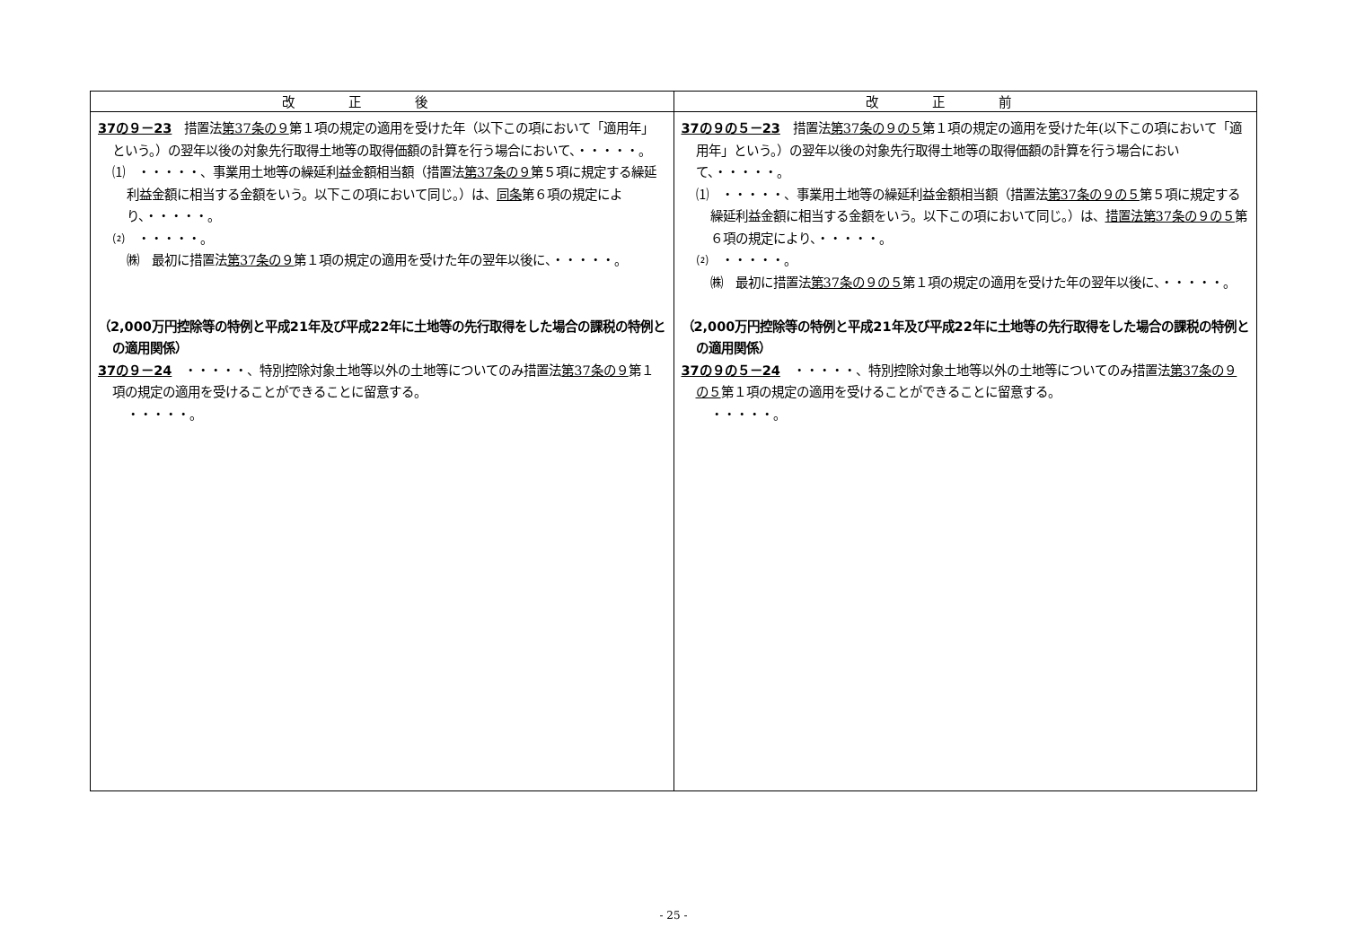| 改正後 | 改正前 |
| --- | --- |
| 37の９－23 措置法 第37条の９ 第１項の規定の適用を受けた年（以下この項において「適用年」という。）の翌年以後の対象先行取得土地等の取得価額の計算を行う場合において、・・・・・。 ⑴ ・・・・・、事業用土地等の繰延利益金額相当額（措置法 第37条の９ 第５項に規定する繰延利益金額に相当する金額をいう。以下この項において同じ。）は、 同条 第６項の規定により、・・・・・。 ⑵ ・・・・・。 ㈱ 最初に措置法 第37条の９ 第１項の規定の適用を受けた年の翌年以後に、・・・・・。 （2,000万円控除等の特例と平成21年及び平成22年に土地等の先行取得をした場合の課税の特例との適用関係） 37の９－24 ・・・・・、特別控除対象土地等以外の土地等についてのみ措置法 第37条の９ 第１項の規定の適用を受けることができることに留意する。 ・・・・・。 | 37の９の５－23 措置法 第37条の９の５ 第１項の規定の適用を受けた年(以下この項において「適用年」という。）の翌年以後の対象先行取得土地等の取得価額の計算を行う場合において、・・・・・。 ⑴ ・・・・・、事業用土地等の繰延利益金額相当額（措置法 第37条の９の５ 第５項に規定する繰延利益金額に相当する金額をいう。以下この項において同じ。）は、 措置法第37条の９の５ 第６項の規定により、・・・・・。 ⑵ ・・・・・。 ㈱ 最初に措置法 第37条の９の５ 第１項の規定の適用を受けた年の翌年以後に、・・・・・。 （2,000万円控除等の特例と平成21年及び平成22年に土地等の先行取得をした場合の課税の特例との適用関係） 37の９の５－24 ・・・・・、特別控除対象土地等以外の土地等についてのみ措置法 第37条の９の５ 第１項の規定の適用を受けることができることに留意する。 ・・・・・。 |
- 25 -